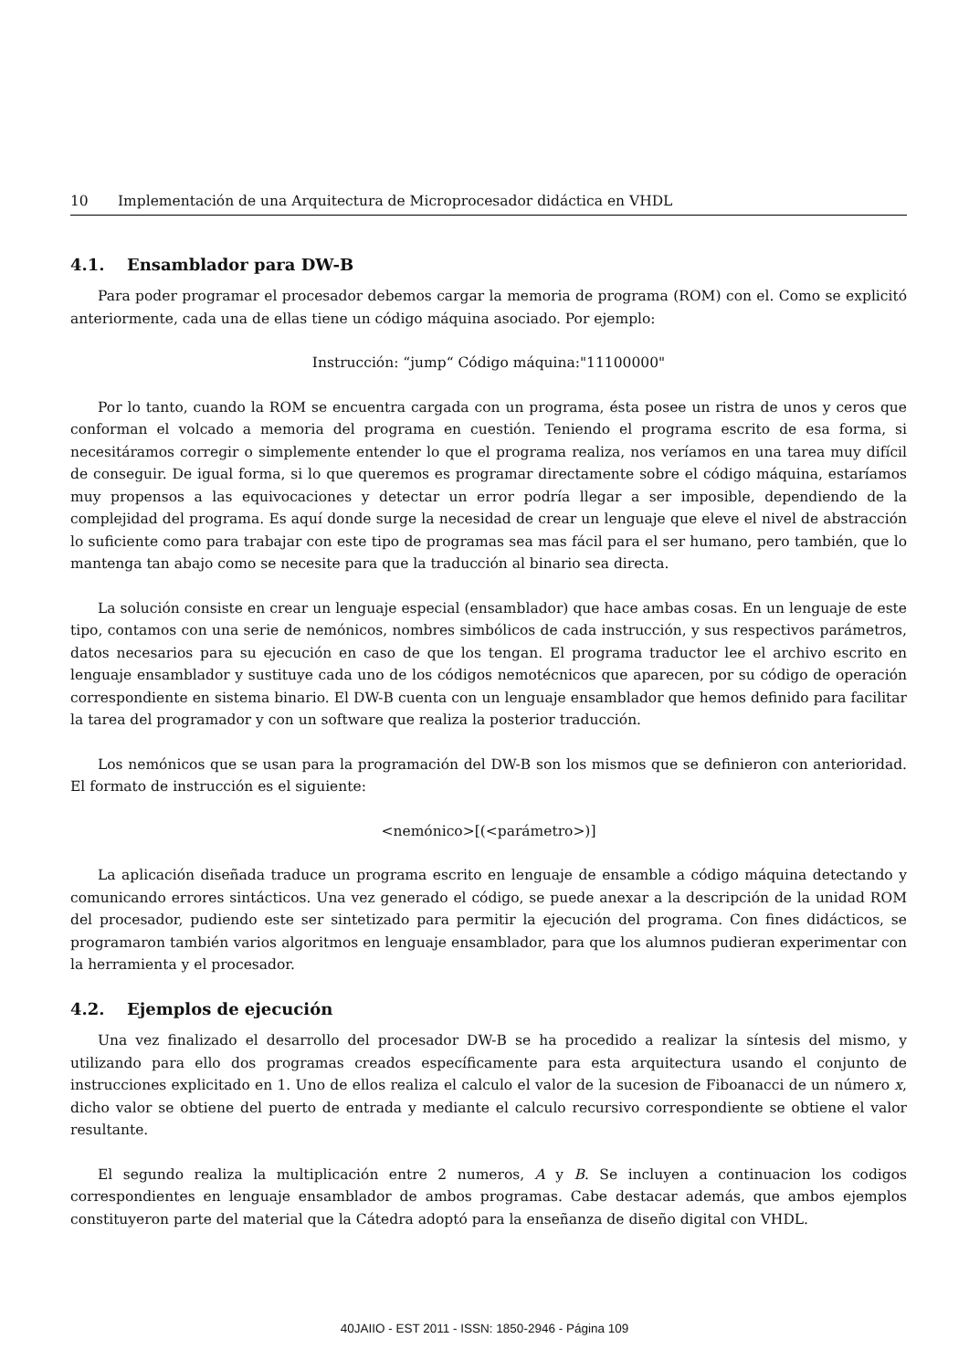10 Implementación de una Arquitectura de Microprocesador didáctica en VHDL
4.1. Ensamblador para DW-B
Para poder programar el procesador debemos cargar la memoria de programa (ROM) con el. Como se explicitó anteriormente, cada una de ellas tiene un código máquina asociado. Por ejemplo:
Instrucción: “jump“ Código máquina:"11100000"
Por lo tanto, cuando la ROM se encuentra cargada con un programa, ésta posee un ristra de unos y ceros que conforman el volcado a memoria del programa en cuestión. Teniendo el programa escrito de esa forma, si necesitáramos corregir o simplemente entender lo que el programa realiza, nos veríamos en una tarea muy difícil de conseguir. De igual forma, si lo que queremos es programar directamente sobre el código máquina, estaríamos muy propensos a las equivocaciones y detectar un error podría llegar a ser imposible, dependiendo de la complejidad del programa. Es aquí donde surge la necesidad de crear un lenguaje que eleve el nivel de abstracción lo suficiente como para trabajar con este tipo de programas sea mas fácil para el ser humano, pero también, que lo mantenga tan abajo como se necesite para que la traducción al binario sea directa.
La solución consiste en crear un lenguaje especial (ensamblador) que hace ambas cosas. En un lenguaje de este tipo, contamos con una serie de nemónicos, nombres simbólicos de cada instrucción, y sus respectivos parámetros, datos necesarios para su ejecución en caso de que los tengan. El programa traductor lee el archivo escrito en lenguaje ensamblador y sustituye cada uno de los códigos nemotécnicos que aparecen, por su código de operación correspondiente en sistema binario. El DW-B cuenta con un lenguaje ensamblador que hemos definido para facilitar la tarea del programador y con un software que realiza la posterior traducción.
Los nemónicos que se usan para la programación del DW-B son los mismos que se definieron con anterioridad. El formato de instrucción es el siguiente:
<nemónico>[(<parámetro>)]
La aplicación diseñada traduce un programa escrito en lenguaje de ensamble a código máquina detectando y comunicando errores sintácticos. Una vez generado el código, se puede anexar a la descripción de la unidad ROM del procesador, pudiendo este ser sintetizado para permitir la ejecución del programa. Con fines didácticos, se programaron también varios algoritmos en lenguaje ensamblador, para que los alumnos pudieran experimentar con la herramienta y el procesador.
4.2. Ejemplos de ejecución
Una vez finalizado el desarrollo del procesador DW-B se ha procedido a realizar la síntesis del mismo, y utilizando para ello dos programas creados específicamente para esta arquitectura usando el conjunto de instrucciones explicitado en 1. Uno de ellos realiza el calculo el valor de la sucesion de Fiboanacci de un número x, dicho valor se obtiene del puerto de entrada y mediante el calculo recursivo correspondiente se obtiene el valor resultante.
El segundo realiza la multiplicación entre 2 numeros, A y B. Se incluyen a continuacion los codigos correspondientes en lenguaje ensamblador de ambos programas. Cabe destacar además, que ambos ejemplos constituyeron parte del material que la Cátedra adoptó para la enseñanza de diseño digital con VHDL.
40JAIIO - EST 2011 - ISSN: 1850-2946 - Página 109